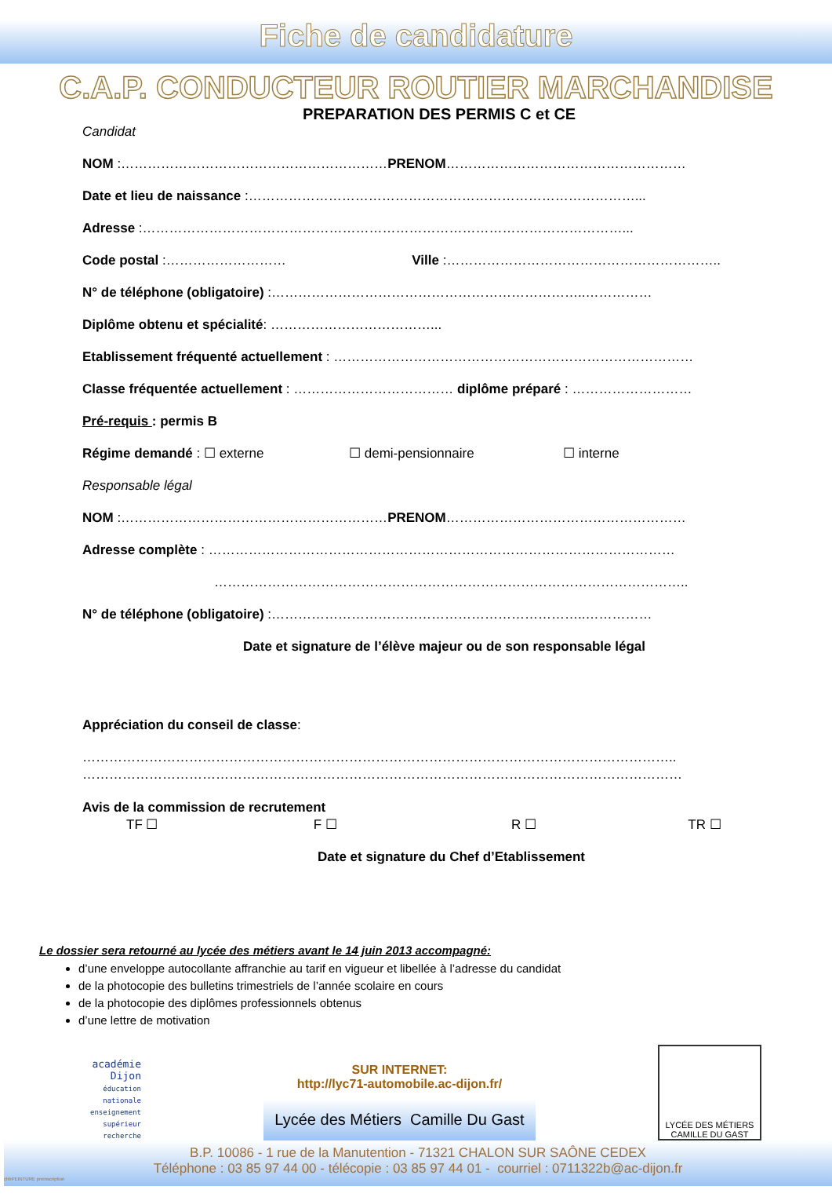Fiche de candidature
C.A.P. CONDUCTEUR ROUTIER MARCHANDISE
PREPARATION DES PERMIS C et CE
Candidat
NOM :……………………………………………………PRENOM………………………………………………
Date et lieu de naissance :……………………………………………………………………………...
Adresse :………………………………………………………………………………………………...
Code postal :……………………… Ville :……………………………………………………..
N° de téléphone (obligatoire) :……………………………………………………………..……………
Diplôme obtenu et spécialité: ………………………………...
Etablissement fréquenté actuellement : ………………………………………………………………………
Classe fréquentée actuellement : ……………………………… diplôme préparé : ………………………
Pré-requis : permis B
Régime demandé : ☐ externe ☐ demi-pensionnaire ☐ interne
Responsable légal
NOM :……………………………………………………PRENOM………………………………………………
Adresse complète : ……………………………………………………………………………………………
……………………………………………………………………………………………..
N° de téléphone (obligatoire) :……………………………………………………………..……………
Date et signature de l’élève majeur ou de son responsable légal
Appréciation du conseil de classe:
……………………………………………………………………………………………………………………..
………………………………………………………………………………………………………………………
Avis de la commission de recrutement
TF ☐ F ☐ R ☐ TR ☐
Date et signature du Chef d’Etablissement
Le dossier sera retourné au lycée des métiers avant le 14 juin 2013 accompagné:
d’une enveloppe autocollante affranchie au tarif en vigueur et libellée à l’adresse du candidat
de la photocopie des bulletins trimestriels de l’année scolaire en cours
de la photocopie des diplômes professionnels obtenus
d’une lettre de motivation
académie Dijon
éducation nationale enseignement supérieur recherche
SUR INTERNET:
http://lyc71-automobile.ac-dijon.fr/
Lycée des Métiers Camille Du Gast
LYCÉE DES MÉTIERS
CAMILLE DU GAST
B.P. 10086 - 1 rue de la Manutention - 71321 CHALON SUR SAÔNE CEDEX
Téléphone : 03 85 97 44 00 - télécopie : 03 85 97 44 01 - courriel : 0711322b@ac-dijon.fr
chbPEINTURE preinscription